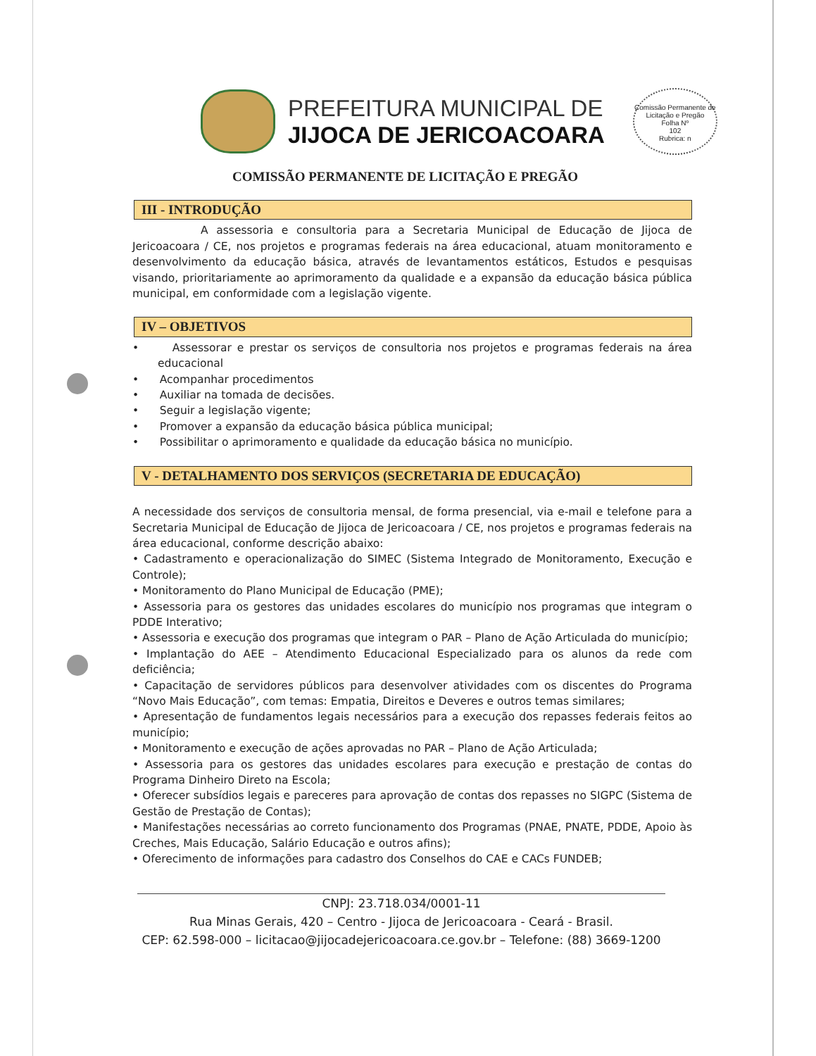PREFEITURA MUNICIPAL DE
JIJOCA DE JERICOACOARA
Comissão Permanente de Licitação e Pregão
Folha Nº
102
Rubrica: n
COMISSÃO PERMANENTE DE LICITAÇÃO E PREGÃO
III - INTRODUÇÃO
A assessoria e consultoria para a Secretaria Municipal de Educação de Jijoca de Jericoacoara / CE, nos projetos e programas federais na área educacional, atuam monitoramento e desenvolvimento da educação básica, através de levantamentos estáticos, Estudos e pesquisas visando, prioritariamente ao aprimoramento da qualidade e a expansão da educação básica pública municipal, em conformidade com a legislação vigente.
IV – OBJETIVOS
• Assessorar e prestar os serviços de consultoria nos projetos e programas federais na área educacional
• Acompanhar procedimentos
• Auxiliar na tomada de decisões.
• Seguir a legislação vigente;
• Promover a expansão da educação básica pública municipal;
• Possibilitar o aprimoramento e qualidade da educação básica no município.
V - DETALHAMENTO DOS SERVIÇOS (SECRETARIA DE EDUCAÇÃO)
A necessidade dos serviços de consultoria mensal, de forma presencial, via e-mail e telefone para a Secretaria Municipal de Educação de Jijoca de Jericoacoara / CE, nos projetos e programas federais na área educacional, conforme descrição abaixo:
• Cadastramento e operacionalização do SIMEC (Sistema Integrado de Monitoramento, Execução e Controle);
• Monitoramento do Plano Municipal de Educação (PME);
• Assessoria para os gestores das unidades escolares do município nos programas que integram o PDDE Interativo;
• Assessoria e execução dos programas que integram o PAR – Plano de Ação Articulada do município;
• Implantação do AEE – Atendimento Educacional Especializado para os alunos da rede com deficiência;
• Capacitação de servidores públicos para desenvolver atividades com os discentes do Programa “Novo Mais Educação”, com temas: Empatia, Direitos e Deveres e outros temas similares;
• Apresentação de fundamentos legais necessários para a execução dos repasses federais feitos ao município;
• Monitoramento e execução de ações aprovadas no PAR – Plano de Ação Articulada;
• Assessoria para os gestores das unidades escolares para execução e prestação de contas do Programa Dinheiro Direto na Escola;
• Oferecer subsídios legais e pareceres para aprovação de contas dos repasses no SIGPC (Sistema de Gestão de Prestação de Contas);
• Manifestações necessárias ao correto funcionamento dos Programas (PNAE, PNATE, PDDE, Apoio às Creches, Mais Educação, Salário Educação e outros afins);
• Oferecimento de informações para cadastro dos Conselhos do CAE e CACs FUNDEB;
CNPJ: 23.718.034/0001-11
Rua Minas Gerais, 420 – Centro - Jijoca de Jericoacoara - Ceará - Brasil.
CEP: 62.598-000 – licitacao@jijocadejericoacoara.ce.gov.br – Telefone: (88) 3669-1200